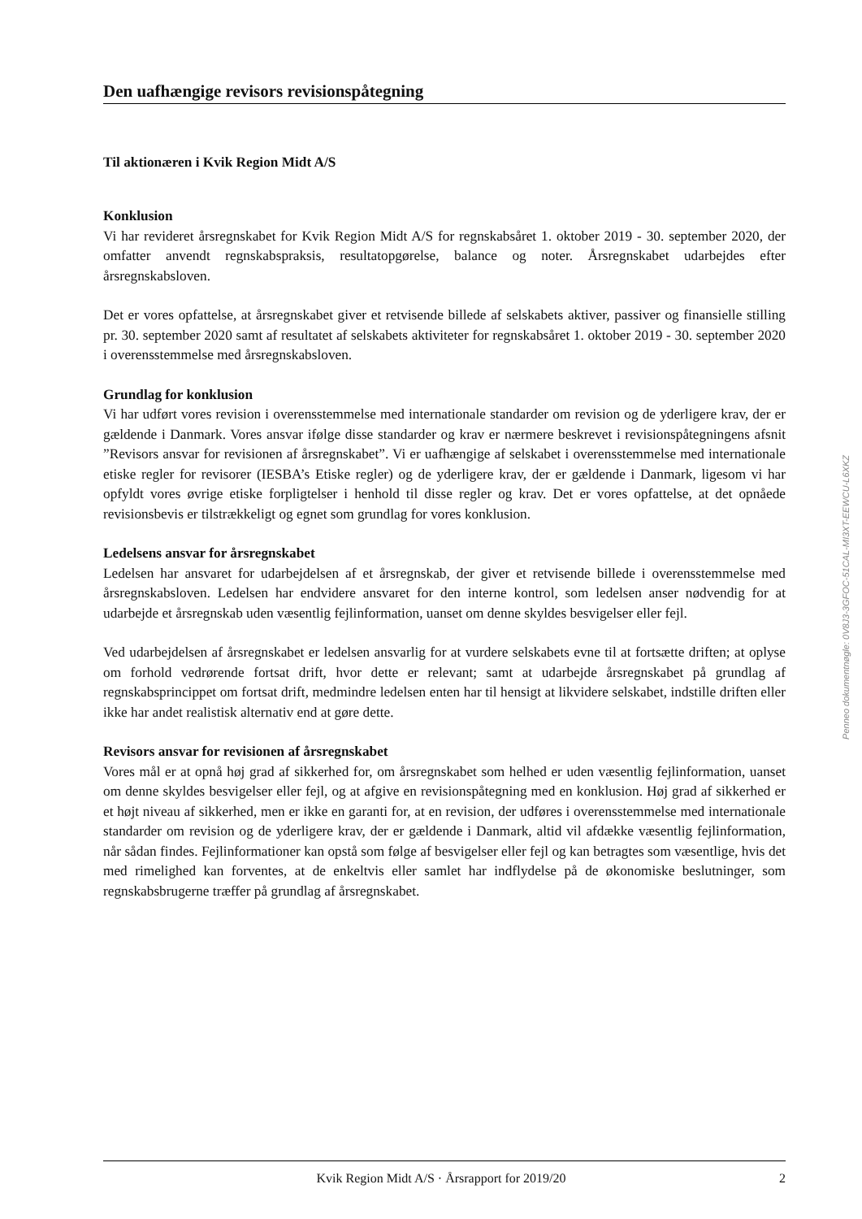Den uafhængige revisors revisionspåtegning
Til aktionæren i Kvik Region Midt A/S
Konklusion
Vi har revideret årsregnskabet for Kvik Region Midt A/S for regnskabsåret 1. oktober 2019 - 30. september 2020, der omfatter anvendt regnskabspraksis, resultatopgørelse, balance og noter. Årsregnskabet udarbejdes efter årsregnskabsloven.
Det er vores opfattelse, at årsregnskabet giver et retvisende billede af selskabets aktiver, passiver og finansielle stilling pr. 30. september 2020 samt af resultatet af selskabets aktiviteter for regnskabsåret 1. oktober 2019 - 30. september 2020 i overensstemmelse med årsregnskabsloven.
Grundlag for konklusion
Vi har udført vores revision i overensstemmelse med internationale standarder om revision og de yderligere krav, der er gældende i Danmark. Vores ansvar ifølge disse standarder og krav er nærmere beskrevet i revisionspåtegningens afsnit ”Revisors ansvar for revisionen af årsregnskabet”. Vi er uafhængige af selskabet i overensstemmelse med internationale etiske regler for revisorer (IESBA’s Etiske regler) og de yderligere krav, der er gældende i Danmark, ligesom vi har opfyldt vores øvrige etiske forpligtelser i henhold til disse regler og krav. Det er vores opfattelse, at det opnåede revisionsbevis er tilstrækkeligt og egnet som grundlag for vores konklusion.
Ledelsens ansvar for årsregnskabet
Ledelsen har ansvaret for udarbejdelsen af et årsregnskab, der giver et retvisende billede i overensstemmelse med årsregnskabsloven. Ledelsen har endvidere ansvaret for den interne kontrol, som ledelsen anser nødvendig for at udarbejde et årsregnskab uden væsentlig fejlinformation, uanset om denne skyldes besvigelser eller fejl.
Ved udarbejdelsen af årsregnskabet er ledelsen ansvarlig for at vurdere selskabets evne til at fortsætte driften; at oplyse om forhold vedrørende fortsat drift, hvor dette er relevant; samt at udarbejde årsregnskabet på grundlag af regnskabsprincippet om fortsat drift, medmindre ledelsen enten har til hensigt at likvidere selskabet, indstille driften eller ikke har andet realistisk alternativ end at gøre dette.
Revisors ansvar for revisionen af årsregnskabet
Vores mål er at opnå høj grad af sikkerhed for, om årsregnskabet som helhed er uden væsentlig fejlinformation, uanset om denne skyldes besvigelser eller fejl, og at afgive en revisionspåtegning med en konklusion. Høj grad af sikkerhed er et højt niveau af sikkerhed, men er ikke en garanti for, at en revision, der udføres i overensstemmelse med internationale standarder om revision og de yderligere krav, der er gældende i Danmark, altid vil afdække væsentlig fejlinformation, når sådan findes. Fejlinformationer kan opstå som følge af besvigelser eller fejl og kan betragtes som væsentlige, hvis det med rimelighed kan forventes, at de enkeltvis eller samlet har indflydelse på de økonomiske beslutninger, som regnskabsbrugerne træffer på grundlag af årsregnskabet.
Penneo dokumentnøgle: 0V8J3-3GFOC-51CAL-MI3XT-EEWCU-L6XKZ
Kvik Region Midt A/S · Årsrapport for 2019/20 2